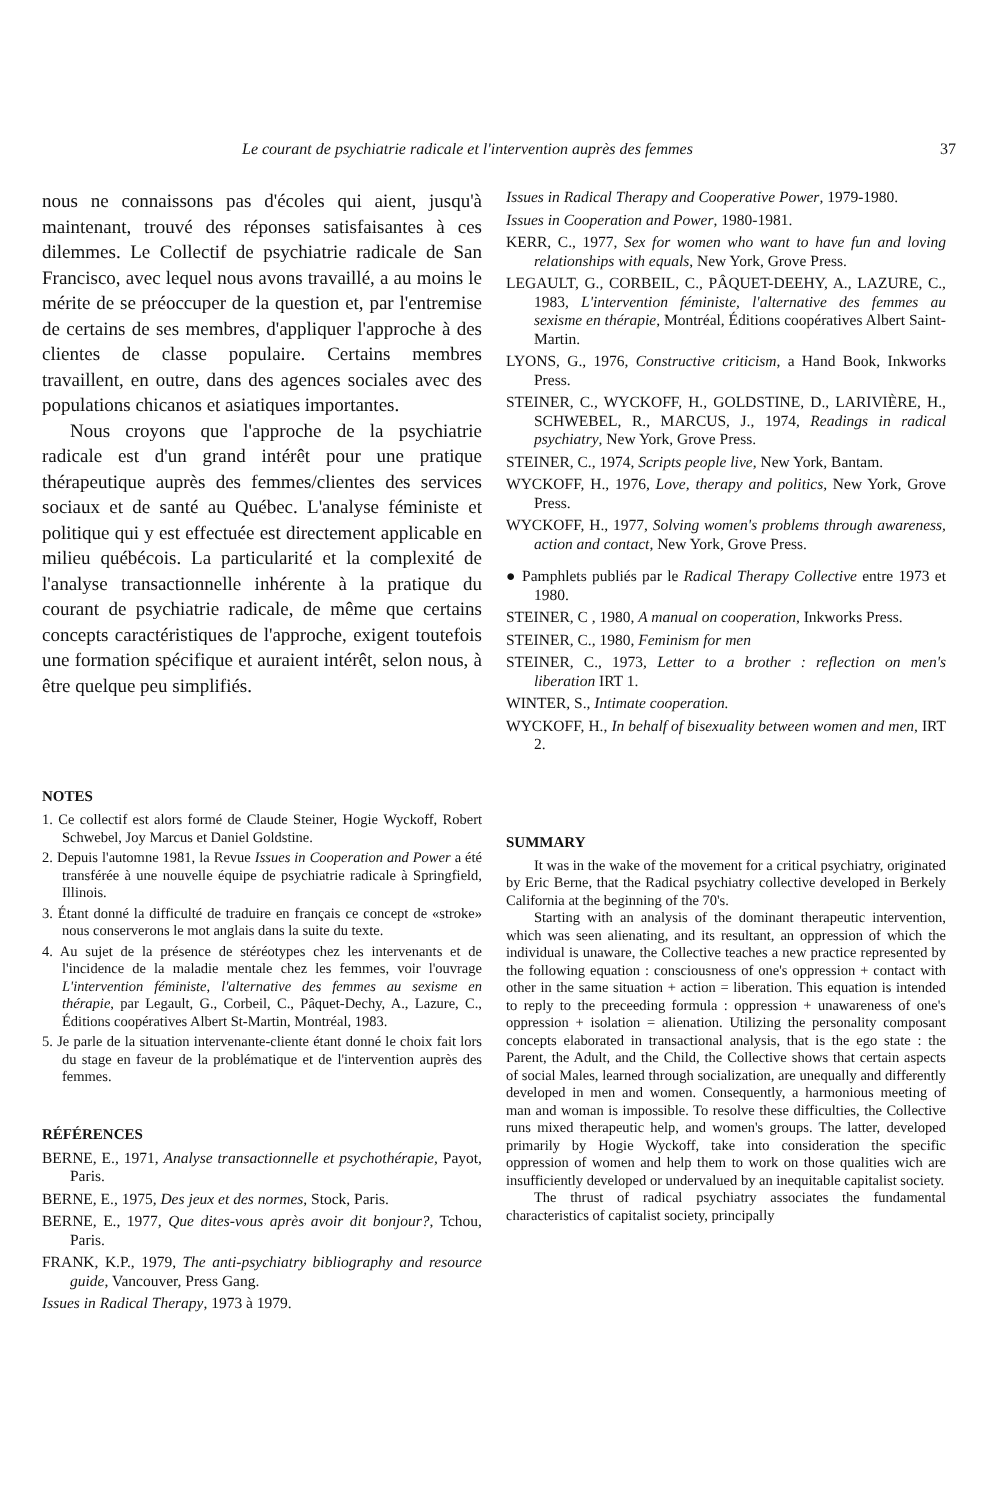Le courant de psychiatrie radicale et l'intervention auprès des femmes 37
nous ne connaissons pas d'écoles qui aient, jusqu'à maintenant, trouvé des réponses satisfaisantes à ces dilemmes. Le Collectif de psychiatrie radicale de San Francisco, avec lequel nous avons travaillé, a au moins le mérite de se préoccuper de la question et, par l'entremise de certains de ses membres, d'appliquer l'approche à des clientes de classe populaire. Certains membres travaillent, en outre, dans des agences sociales avec des populations chicanos et asiatiques importantes.
Nous croyons que l'approche de la psychiatrie radicale est d'un grand intérêt pour une pratique thérapeutique auprès des femmes/clientes des services sociaux et de santé au Québec. L'analyse féministe et politique qui y est effectuée est directement applicable en milieu québécois. La particularité et la complexité de l'analyse transactionnelle inhérente à la pratique du courant de psychiatrie radicale, de même que certains concepts caractéristiques de l'approche, exigent toutefois une formation spécifique et auraient intérêt, selon nous, à être quelque peu simplifiés.
NOTES
1. Ce collectif est alors formé de Claude Steiner, Hogie Wyckoff, Robert Schwebel, Joy Marcus et Daniel Goldstine.
2. Depuis l'automne 1981, la Revue Issues in Cooperation and Power a été transférée à une nouvelle équipe de psychiatrie radicale à Springfield, Illinois.
3. Étant donné la difficulté de traduire en français ce concept de «stroke» nous conserverons le mot anglais dans la suite du texte.
4. Au sujet de la présence de stéréotypes chez les intervenants et de l'incidence de la maladie mentale chez les femmes, voir l'ouvrage L'intervention féministe, l'alternative des femmes au sexisme en thérapie, par Legault, G., Corbeil, C., Pâquet-Dechy, A., Lazure, C., Éditions coopératives Albert St-Martin, Montréal, 1983.
5. Je parle de la situation intervenante-cliente étant donné le choix fait lors du stage en faveur de la problématique et de l'intervention auprès des femmes.
RÉFÉRENCES
BERNE, E., 1971, Analyse transactionnelle et psychothérapie, Payot, Paris.
BERNE, E., 1975, Des jeux et des normes, Stock, Paris.
BERNE, E., 1977, Que dites-vous après avoir dit bonjour?, Tchou, Paris.
FRANK, K.P., 1979, The anti-psychiatry bibliography and resource guide, Vancouver, Press Gang.
Issues in Radical Therapy, 1973 à 1979.
Issues in Radical Therapy and Cooperative Power, 1979-1980.
Issues in Cooperation and Power, 1980-1981.
KERR, C., 1977, Sex for women who want to have fun and loving relationships with equals, New York, Grove Press.
LEGAULT, G., CORBEIL, C., PÂQUET-DEEHY, A., LAZURE, C., 1983, L'intervention féministe, l'alternative des femmes au sexisme en thérapie, Montréal, Éditions coopératives Albert Saint-Martin.
LYONS, G., 1976, Constructive criticism, a Hand Book, Inkworks Press.
STEINER, C., WYCKOFF, H., GOLDSTINE, D., LARIVIÈRE, H., SCHWEBEL, R., MARCUS, J., 1974, Readings in radical psychiatry, New York, Grove Press.
STEINER, C., 1974, Scripts people live, New York, Bantam.
WYCKOFF, H., 1976, Love, therapy and politics, New York, Grove Press.
WYCKOFF, H., 1977, Solving women's problems through awareness, action and contact, New York, Grove Press.
● Pamphlets publiés par le Radical Therapy Collective entre 1973 et 1980.
STEINER, C , 1980, A manual on cooperation, Inkworks Press.
STEINER, C., 1980, Feminism for men
STEINER, C., 1973, Letter to a brother : reflection on men's liberation IRT 1.
WINTER, S., Intimate cooperation.
WYCKOFF, H., In behalf of bisexuality between women and men, IRT 2.
SUMMARY
It was in the wake of the movement for a critical psychiatry, originated by Eric Berne, that the Radical psychiatry collective developed in Berkely California at the beginning of the 70's.
Starting with an analysis of the dominant therapeutic intervention, which was seen alienating, and its resultant, an oppression of which the individual is unaware, the Collective teaches a new practice represented by the following equation : consciousness of one's oppression + contact with other in the same situation + action = liberation. This equation is intended to reply to the preceeding formula : oppression + unawareness of one's oppression + isolation = alienation. Utilizing the personality composant concepts elaborated in transactional analysis, that is the ego state : the Parent, the Adult, and the Child, the Collective shows that certain aspects of social Males, learned through socialization, are unequally and differently developed in men and women. Consequently, a harmonious meeting of man and woman is impossible. To resolve these difficulties, the Collective runs mixed therapeutic help, and women's groups. The latter, developed primarily by Hogie Wyckoff, take into consideration the specific oppression of women and help them to work on those qualities wich are insufficiently developed or undervalued by an inequitable capitalist society.
The thrust of radical psychiatry associates the fundamental characteristics of capitalist society, principally